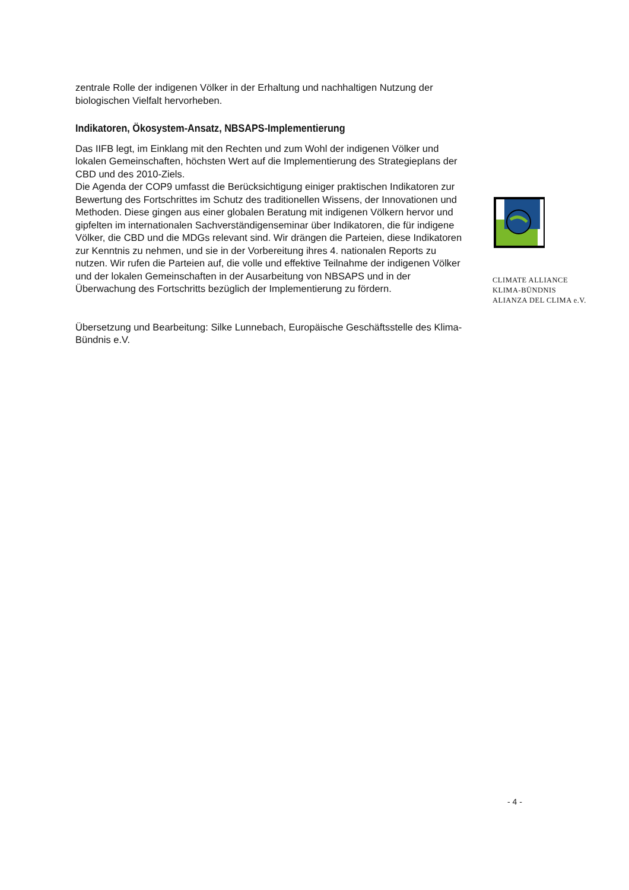zentrale Rolle der indigenen Völker in der Erhaltung und nachhaltigen Nutzung der biologischen Vielfalt hervorheben.
Indikatoren, Ökosystem-Ansatz, NBSAPS-Implementierung
Das IIFB legt, im Einklang mit den Rechten und zum Wohl der indigenen Völker und lokalen Gemeinschaften, höchsten Wert auf die Implementierung des Strategieplans der CBD und des 2010-Ziels.
Die Agenda der COP9 umfasst die Berücksichtigung einiger praktischen Indikatoren zur Bewertung des Fortschrittes im Schutz des traditionellen Wissens, der Innovationen und Methoden. Diese gingen aus einer globalen Beratung mit indigenen Völkern hervor und gipfelten im internationalen Sachverständigenseminar über Indikatoren, die für indigene Völker, die CBD und die MDGs relevant sind. Wir drängen die Parteien, diese Indikatoren zur Kenntnis zu nehmen, und sie in der Vorbereitung ihres 4. nationalen Reports zu nutzen. Wir rufen die Parteien auf, die volle und effektive Teilnahme der indigenen Völker und der lokalen Gemeinschaften in der Ausarbeitung von NBSAPS und in der Überwachung des Fortschritts bezüglich der Implementierung zu fördern.
Übersetzung und Bearbeitung: Silke Lunnebach, Europäische Geschäftsstelle des Klima-Bündnis e.V.
CLIMATE ALLIANCE
KLIMA-BÜNDNIS
ALIANZA DEL CLIMA e.V.
- 4 -